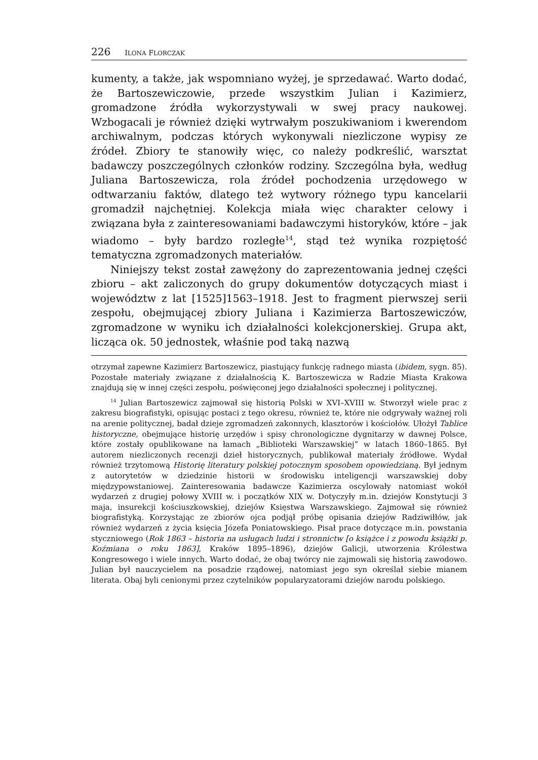226 ILONA FLORCZAK
kumenty, a także, jak wspomniano wyżej, je sprzedawać. Warto dodać, że Bartoszewiczowie, przede wszystkim Julian i Kazimierz, gromadzone źródła wykorzystywali w swej pracy naukowej. Wzbogacali je również dzięki wytrwałym poszukiwaniom i kwerendom archiwalnym, podczas których wykonywali niezliczone wypisy ze źródeł. Zbiory te stanowiły więc, co należy podkreślić, warsztat badawczy poszczególnych członków rodziny. Szczególna była, według Juliana Bartoszewicza, rola źródeł pochodzenia urzędowego w odtwarzaniu faktów, dlatego też wytwory różnego typu kancelarii gromadził najchętniej. Kolekcja miała więc charakter celowy i związana była z zainteresowaniami badawczymi historyków, które – jak wiadomo – były bardzo rozległe<sup>14</sup>, stąd też wynika rozpiętość tematyczna zgromadzonych materiałów.
Niniejszy tekst został zawężony do zaprezentowania jednej części zbioru – akt zaliczonych do grupy dokumentów dotyczących miast i województw z lat [1525]1563–1918. Jest to fragment pierwszej serii zespołu, obejmującej zbiory Juliana i Kazimierza Bartoszewiczów, zgromadzone w wyniku ich działalności kolekcjonerskiej. Grupa akt, licząca ok. 50 jednostek, właśnie pod taką nazwą
otrzymał zapewne Kazimierz Bartoszewicz, piastujący funkcję radnego miasta (ibidem, sygn. 85). Pozostałe materiały związane z działalnością K. Bartoszewicza w Radzie Miasta Krakowa znajdują się w innej części zespołu, poświęconej jego działalności społecznej i politycznej.
<sup>14</sup> Julian Bartoszewicz zajmował się historią Polski w XVI–XVIII w. Stworzył wiele prac z zakresu biografistyki, opisując postaci z tego okresu, również te, które nie odgrywały ważnej roli na arenie politycznej, badał dzieje zgromadzeń zakonnych, klasztorów i kościołów. Ułożył Tablice historyczne, obejmujące historię urzędów i spisy chronologiczne dygnitarzy w dawnej Polsce, które zostały opublikowane na łamach „Biblioteki Warszawskiej” w latach 1860–1865. Był autorem niezliczonych recenzji dzieł historycznych, publikował materiały źródłowe. Wydał również trzytomową Historię literatury polskiej potocznym sposobem opowiedzianą. Był jednym z autorytetów w dziedzinie historii w środowisku inteligencji warszawskiej doby międzypowstaniowej. Zainteresowania badawcze Kazimierza oscylowały natomiast wokół wydarzeń z drugiej połowy XVIII w. i początków XIX w. Dotyczyły m.in. dziejów Konstytucji 3 maja, insurekcji kościuszkowskiej, dziejów Księstwa Warszawskiego. Zajmował się również biografistyką. Korzystając ze zbiorów ojca podjął próbę opisania dziejów Radziwiłłów, jak również wydarzeń z życia księcia Józefa Poniatowskiego. Pisał prace dotyczące m.in. powstania styczniowego (Rok 1863 – historia na usługach ludzi i stronnictw [o książce i z powodu książki p. Koźmiana o roku 1863], Kraków 1895–1896), dziejów Galicji, utworzenia Królestwa Kongresowego i wiele innych. Warto dodać, że obaj twórcy nie zajmowali się historią zawodowo. Julian był nauczycielem na posadzie rządowej, natomiast jego syn określał siebie mianem literata. Obaj byli cenionymi przez czytelników popularyzatorami dziejów narodu polskiego.